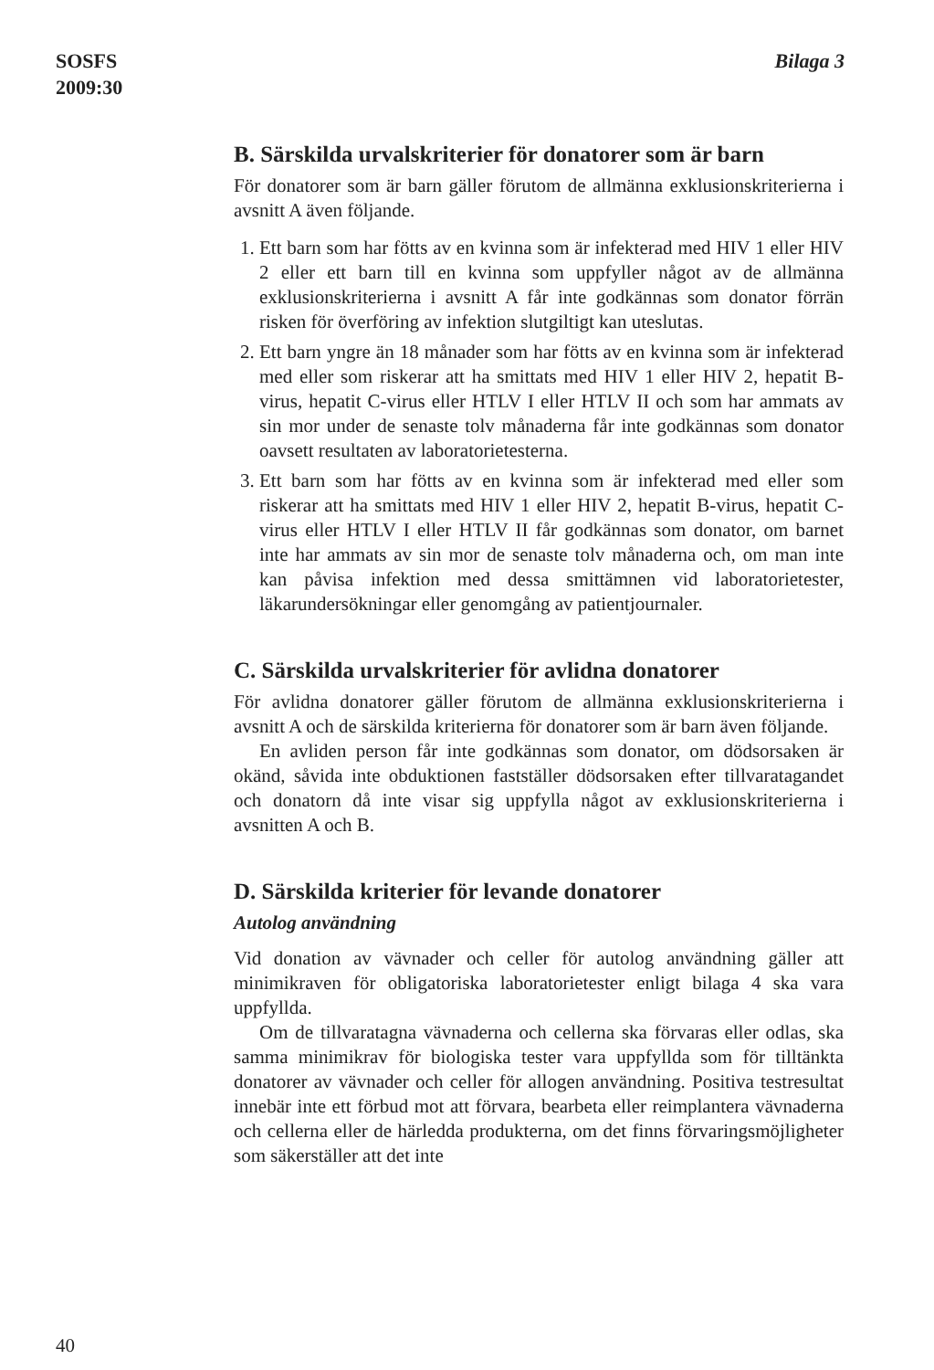SOSFS
2009:30
Bilaga 3
B. Särskilda urvalskriterier för donatorer som är barn
För donatorer som är barn gäller förutom de allmänna exklusionskriterierna i avsnitt A även följande.
1. Ett barn som har fötts av en kvinna som är infekterad med HIV 1 eller HIV 2 eller ett barn till en kvinna som uppfyller något av de allmänna exklusionskriterierna i avsnitt A får inte godkännas som donator förrän risken för överföring av infektion slutgiltigt kan uteslutas.
2. Ett barn yngre än 18 månader som har fötts av en kvinna som är infekterad med eller som riskerar att ha smittats med HIV 1 eller HIV 2, hepatit B-virus, hepatit C-virus eller HTLV I eller HTLV II och som har ammats av sin mor under de senaste tolv månaderna får inte godkännas som donator oavsett resultaten av laboratorietesterna.
3. Ett barn som har fötts av en kvinna som är infekterad med eller som riskerar att ha smittats med HIV 1 eller HIV 2, hepatit B-virus, hepatit C-virus eller HTLV I eller HTLV II får godkännas som donator, om barnet inte har ammats av sin mor de senaste tolv månaderna och, om man inte kan påvisa infektion med dessa smittämnen vid laboratorietester, läkarundersökningar eller genomgång av patientjournaler.
C. Särskilda urvalskriterier för avlidna donatorer
För avlidna donatorer gäller förutom de allmänna exklusionskriterierna i avsnitt A och de särskilda kriterierna för donatorer som är barn även följande.
En avliden person får inte godkännas som donator, om dödsorsaken är okänd, såvida inte obduktionen fastställer dödsorsaken efter tillvaratagandet och donatorn då inte visar sig uppfylla något av exklusionskriterierna i avsnitten A och B.
D. Särskilda kriterier för levande donatorer
Autolog användning
Vid donation av vävnader och celler för autolog användning gäller att minimikraven för obligatoriska laboratorietester enligt bilaga 4 ska vara uppfyllda.
Om de tillvaratagna vävnaderna och cellerna ska förvaras eller odlas, ska samma minimikrav för biologiska tester vara uppfyllda som för tilltänkta donatorer av vävnader och celler för allogen användning. Positiva testresultat innebär inte ett förbud mot att förvara, bearbeta eller reimplantera vävnaderna och cellerna eller de härledda produkterna, om det finns förvaringsmöjligheter som säkerställer att det inte
40